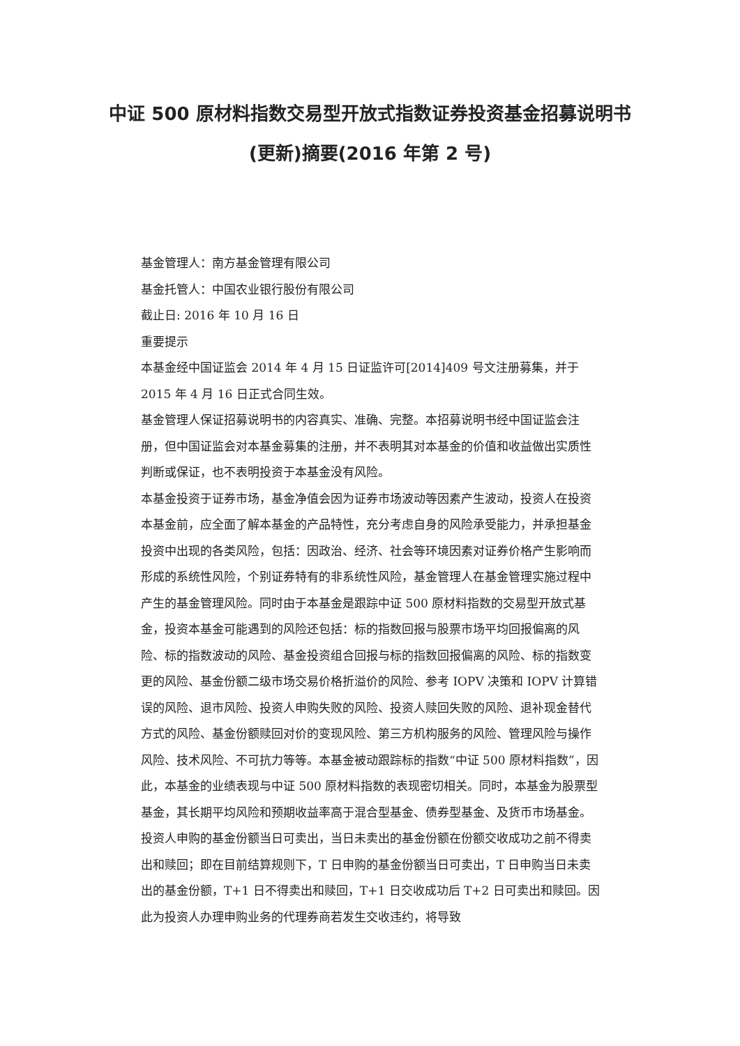中证 500 原材料指数交易型开放式指数证券投资基金招募说明书(更新)摘要(2016 年第 2 号)
基金管理人：南方基金管理有限公司
基金托管人：中国农业银行股份有限公司
截止日: 2016 年 10 月 16 日
重要提示
本基金经中国证监会 2014 年 4 月 15 日证监许可[2014]409 号文注册募集，并于 2015 年 4 月 16 日正式合同生效。
基金管理人保证招募说明书的内容真实、准确、完整。本招募说明书经中国证监会注册，但中国证监会对本基金募集的注册，并不表明其对本基金的价值和收益做出实质性判断或保证，也不表明投资于本基金没有风险。
本基金投资于证券市场，基金净值会因为证券市场波动等因素产生波动，投资人在投资本基金前，应全面了解本基金的产品特性，充分考虑自身的风险承受能力，并承担基金投资中出现的各类风险，包括：因政治、经济、社会等环境因素对证券价格产生影响而形成的系统性风险，个别证券特有的非系统性风险，基金管理人在基金管理实施过程中产生的基金管理风险。同时由于本基金是跟踪中证 500 原材料指数的交易型开放式基金，投资本基金可能遇到的风险还包括：标的指数回报与股票市场平均回报偏离的风险、标的指数波动的风险、基金投资组合回报与标的指数回报偏离的风险、标的指数变更的风险、基金份额二级市场交易价格折溢价的风险、参考 IOPV 决策和 IOPV 计算错误的风险、退市风险、投资人申购失败的风险、投资人赎回失败的风险、退补现金替代方式的风险、基金份额赎回对价的变现风险、第三方机构服务的风险、管理风险与操作风险、技术风险、不可抗力等等。本基金被动跟踪标的指数“中证 500 原材料指数”，因此，本基金的业绩表现与中证 500 原材料指数的表现密切相关。同时，本基金为股票型基金，其长期平均风险和预期收益率高于混合型基金、债券型基金、及货币市场基金。
投资人申购的基金份额当日可卖出，当日未卖出的基金份额在份额交收成功之前不得卖出和赎回；即在目前结算规则下，T 日申购的基金份额当日可卖出，T 日申购当日未卖出的基金份额，T+1 日不得卖出和赎回，T+1 日交收成功后 T+2 日可卖出和赎回。因此为投资人办理申购业务的代理券商若发生交收违约，将导致